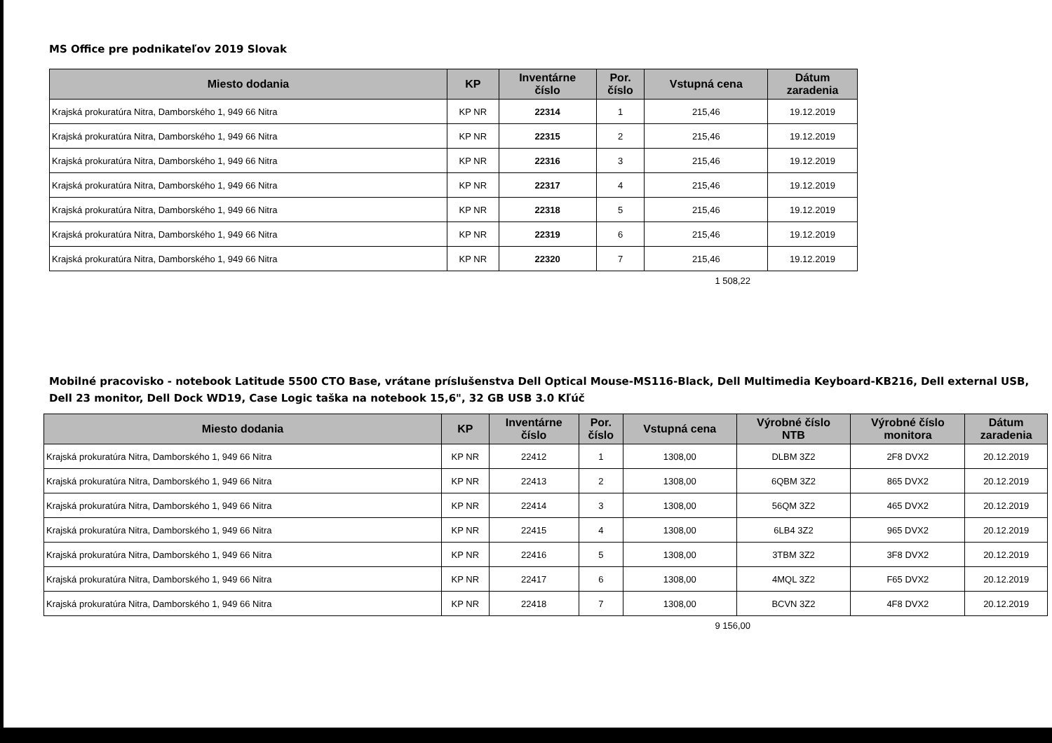MS Office pre podnikateľov 2019 Slovak
| Miesto dodania | KP | Inventárne číslo | Por. číslo | Vstupná cena | Dátum zaradenia |
| --- | --- | --- | --- | --- | --- |
| Krajská prokuratúra Nitra, Damborského 1, 949 66 Nitra | KP NR | 22314 | 1 | 215,46 | 19.12.2019 |
| Krajská prokuratúra Nitra, Damborského 1, 949 66 Nitra | KP NR | 22315 | 2 | 215,46 | 19.12.2019 |
| Krajská prokuratúra Nitra, Damborského 1, 949 66 Nitra | KP NR | 22316 | 3 | 215,46 | 19.12.2019 |
| Krajská prokuratúra Nitra, Damborského 1, 949 66 Nitra | KP NR | 22317 | 4 | 215,46 | 19.12.2019 |
| Krajská prokuratúra Nitra, Damborského 1, 949 66 Nitra | KP NR | 22318 | 5 | 215,46 | 19.12.2019 |
| Krajská prokuratúra Nitra, Damborského 1, 949 66 Nitra | KP NR | 22319 | 6 | 215,46 | 19.12.2019 |
| Krajská prokuratúra Nitra, Damborského 1, 949 66 Nitra | KP NR | 22320 | 7 | 215,46 | 19.12.2019 |
1 508,22
Mobilné pracovisko - notebook Latitude 5500 CTO Base, vrátane príslušenstva Dell Optical Mouse-MS116-Black, Dell Multimedia Keyboard-KB216, Dell external USB, Dell 23 monitor, Dell Dock WD19, Case Logic taška na notebook 15,6", 32 GB USB 3.0 Kľúč
| Miesto dodania | KP | Inventárne číslo | Por. číslo | Vstupná cena | Výrobné číslo NTB | Výrobné číslo monitora | Dátum zaradenia |
| --- | --- | --- | --- | --- | --- | --- | --- |
| Krajská prokuratúra Nitra, Damborského 1, 949 66 Nitra | KP NR | 22412 | 1 | 1308,00 | DLBM 3Z2 | 2F8 DVX2 | 20.12.2019 |
| Krajská prokuratúra Nitra, Damborského 1, 949 66 Nitra | KP NR | 22413 | 2 | 1308,00 | 6QBM 3Z2 | 865 DVX2 | 20.12.2019 |
| Krajská prokuratúra Nitra, Damborského 1, 949 66 Nitra | KP NR | 22414 | 3 | 1308,00 | 56QM 3Z2 | 465 DVX2 | 20.12.2019 |
| Krajská prokuratúra Nitra, Damborského 1, 949 66 Nitra | KP NR | 22415 | 4 | 1308,00 | 6LB4 3Z2 | 965 DVX2 | 20.12.2019 |
| Krajská prokuratúra Nitra, Damborského 1, 949 66 Nitra | KP NR | 22416 | 5 | 1308,00 | 3TBM 3Z2 | 3F8 DVX2 | 20.12.2019 |
| Krajská prokuratúra Nitra, Damborského 1, 949 66 Nitra | KP NR | 22417 | 6 | 1308,00 | 4MQL 3Z2 | F65 DVX2 | 20.12.2019 |
| Krajská prokuratúra Nitra, Damborského 1, 949 66 Nitra | KP NR | 22418 | 7 | 1308,00 | BCVN 3Z2 | 4F8 DVX2 | 20.12.2019 |
9 156,00